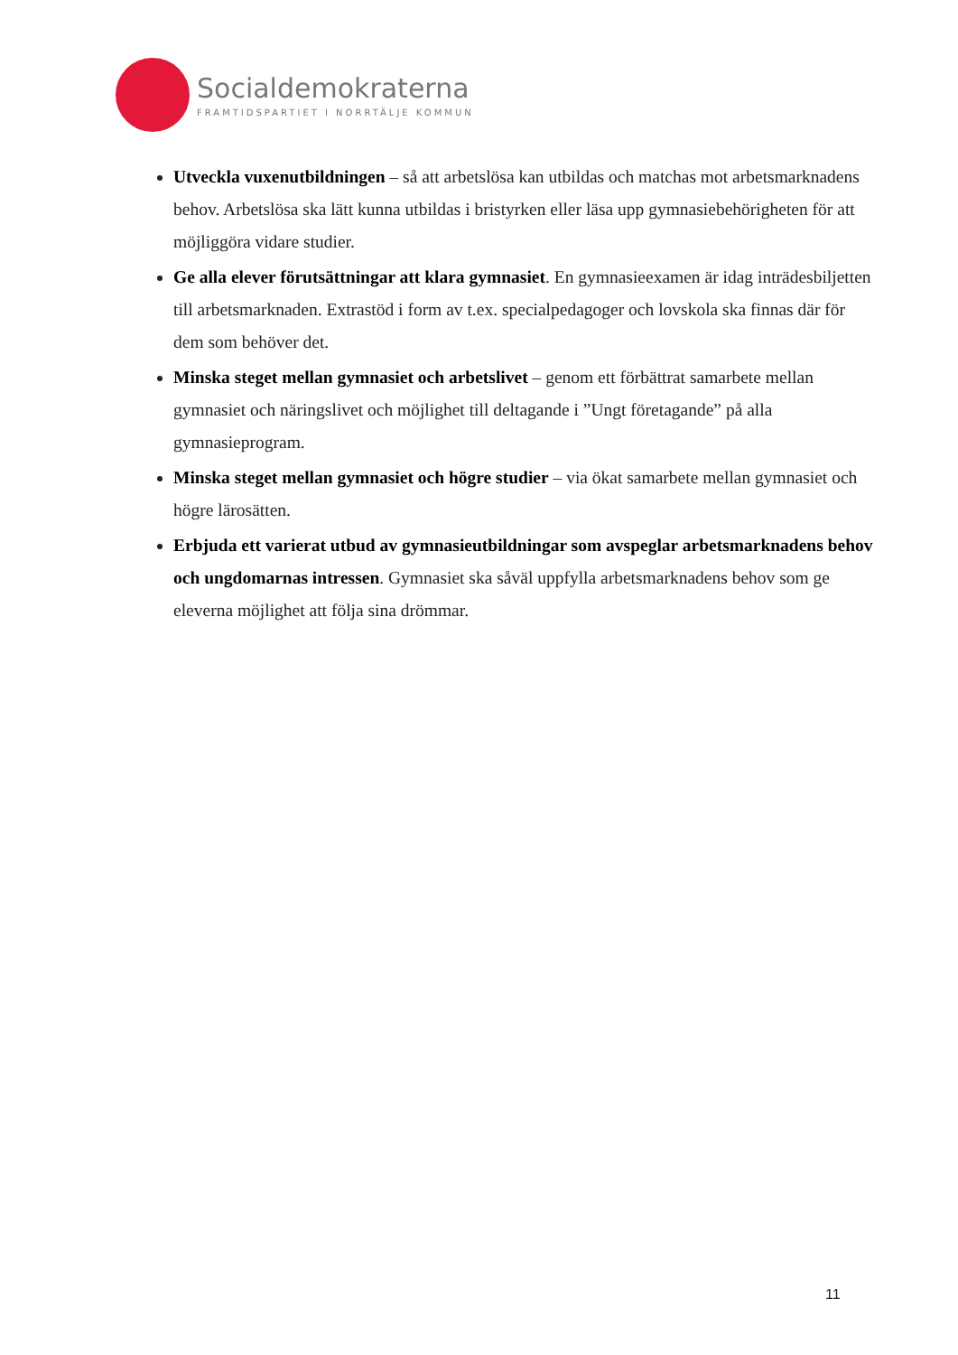Socialdemokraterna
FRAMTIDSPARTIET I NORRTÄLJE KOMMUN
Utveckla vuxenutbildningen – så att arbetslösa kan utbildas och matchas mot arbetsmarknadens behov. Arbetslösa ska lätt kunna utbildas i bristyrken eller läsa upp gymnasiebehörigheten för att möjliggöra vidare studier.
Ge alla elever förutsättningar att klara gymnasiet. En gymnasieexamen är idag inträdesbiljetten till arbetsmarknaden. Extrastöd i form av t.ex. specialpedagoger och lovskola ska finnas där för dem som behöver det.
Minska steget mellan gymnasiet och arbetslivet – genom ett förbättrat samarbete mellan gymnasiet och näringslivet och möjlighet till deltagande i ”Ungt företagande” på alla gymnasieprogram.
Minska steget mellan gymnasiet och högre studier – via ökat samarbete mellan gymnasiet och högre lärosätten.
Erbjuda ett varierat utbud av gymnasieutbildningar som avspeglar arbetsmarknadens behov och ungdomarnas intressen. Gymnasiet ska såväl uppfylla arbetsmarknadens behov som ge eleverna möjlighet att följa sina drömmar.
11